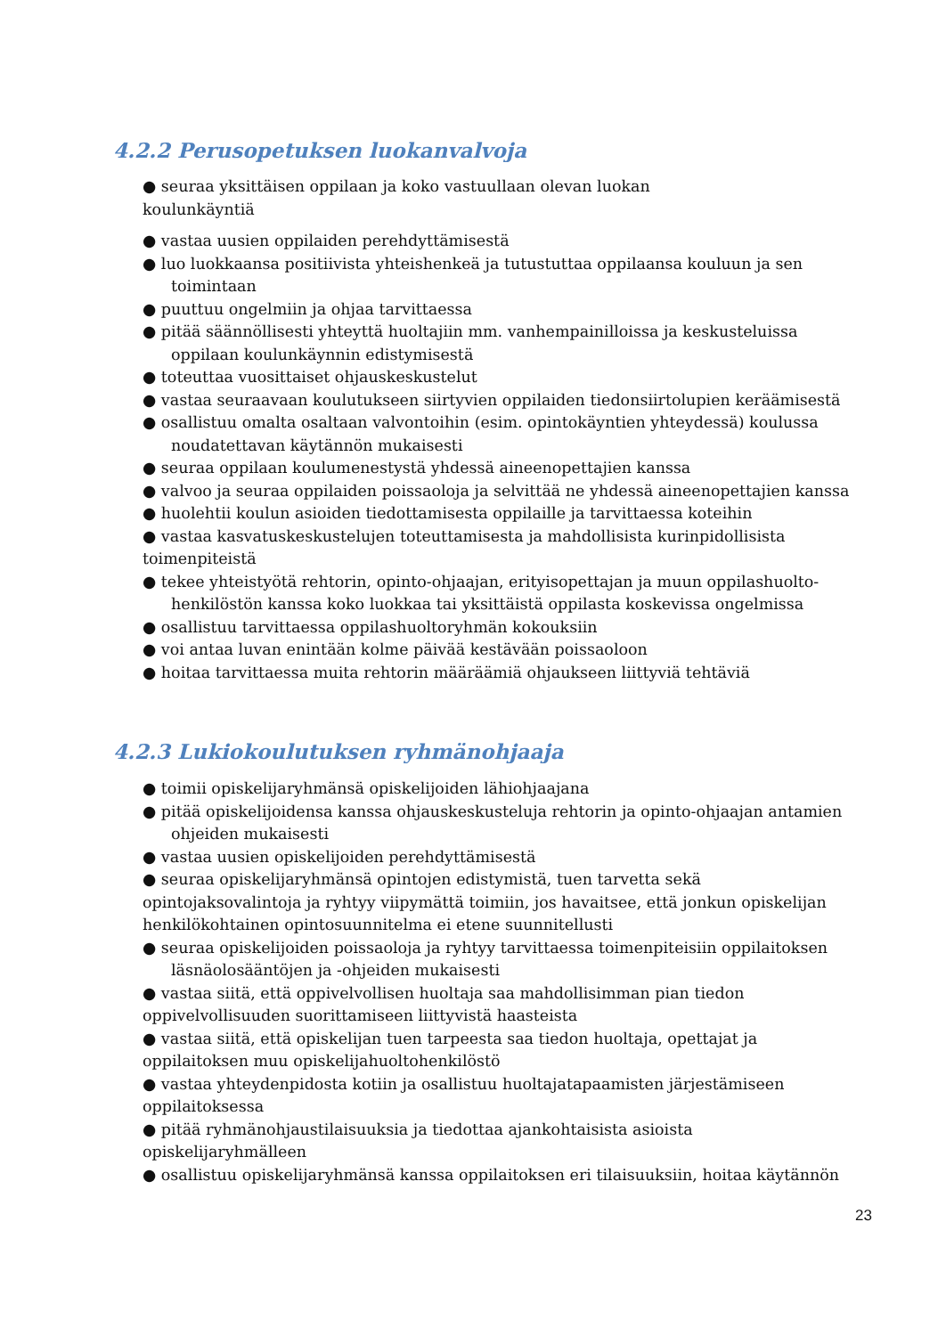4.2.2 Perusopetuksen luokanvalvoja
● seuraa yksittäisen oppilaan ja koko vastuullaan olevan luokan
koulunkäyntiä
● vastaa uusien oppilaiden perehdyttämisestä
● luo luokkaansa positiivista yhteishenkeä ja tutustuttaa oppilaansa kouluun ja sen
toimintaan
● puuttuu ongelmiin ja ohjaa tarvittaessa
● pitää säännöllisesti yhteyttä huoltajiin mm. vanhempainilloissa ja keskusteluissa
oppilaan koulunkäynnin edistymisestä
● toteuttaa vuosittaiset ohjauskeskustelut
● vastaa seuraavaan koulutukseen siirtyvien oppilaiden tiedonsiirtolupien keräämisestä
● osallistuu omalta osaltaan valvontoihin (esim. opintokäyntien yhteydessä) koulussa
noudatettavan käytännön mukaisesti
● seuraa oppilaan koulumenestystä yhdessä aineenopettajien kanssa
● valvoo ja seuraa oppilaiden poissaoloja ja selvittää ne yhdessä aineenopettajien kanssa
● huolehtii koulun asioiden tiedottamisesta oppilaille ja tarvittaessa koteihin
● vastaa kasvatuskeskustelujen toteuttamisesta ja mahdollisista kurinpidollisista
toimenpiteistä
● tekee yhteistyötä rehtorin, opinto-ohjaajan, erityisopettajan ja muun oppilashuolto-
henkilöstön kanssa koko luokkaa tai yksittäistä oppilasta koskevissa ongelmissa
● osallistuu tarvittaessa oppilashuoltoryhmän kokouksiin
● voi antaa luvan enintään kolme päivää kestävään poissaoloon
● hoitaa tarvittaessa muita rehtorin määräämiä ohjaukseen liittyviä tehtäviä
4.2.3 Lukiokoulutuksen ryhmänohjaaja
● toimii opiskelijaryhmänsä opiskelijoiden lähiohjaajana
● pitää opiskelijoidensa kanssa ohjauskeskusteluja rehtorin ja opinto-ohjaajan antamien
ohjeiden mukaisesti
● vastaa uusien opiskelijoiden perehdyttämisestä
● seuraa opiskelijaryhmänsä opintojen edistymistä, tuen tarvetta sekä
opintojaksovalintoja ja ryhtyy viipymättä toimiin, jos havaitsee, että jonkun opiskelijan
henkilökohtainen opintosuunnitelma ei etene suunnitellusti
● seuraa opiskelijoiden poissaoloja ja ryhtyy tarvittaessa toimenpiteisiin oppilaitoksen
läsnäolosääntöjen ja -ohjeiden mukaisesti
● vastaa siitä, että oppivelvollisen huoltaja saa mahdollisimman pian tiedon
oppivelvollisuuden suorittamiseen liittyvistä haasteista
● vastaa siitä, että opiskelijan tuen tarpeesta saa tiedon huoltaja, opettajat ja
oppilaitoksen muu opiskelijahuoltohenkilöstö
● vastaa yhteydenpidosta kotiin ja osallistuu huoltajatapaamisten järjestämiseen
oppilaitoksessa
● pitää ryhmänohjaustilaisuuksia ja tiedottaa ajankohtaisista asioista
opiskelijaryhmälleen
● osallistuu opiskelijaryhmänsä kanssa oppilaitoksen eri tilaisuuksiin, hoitaa käytännön
23